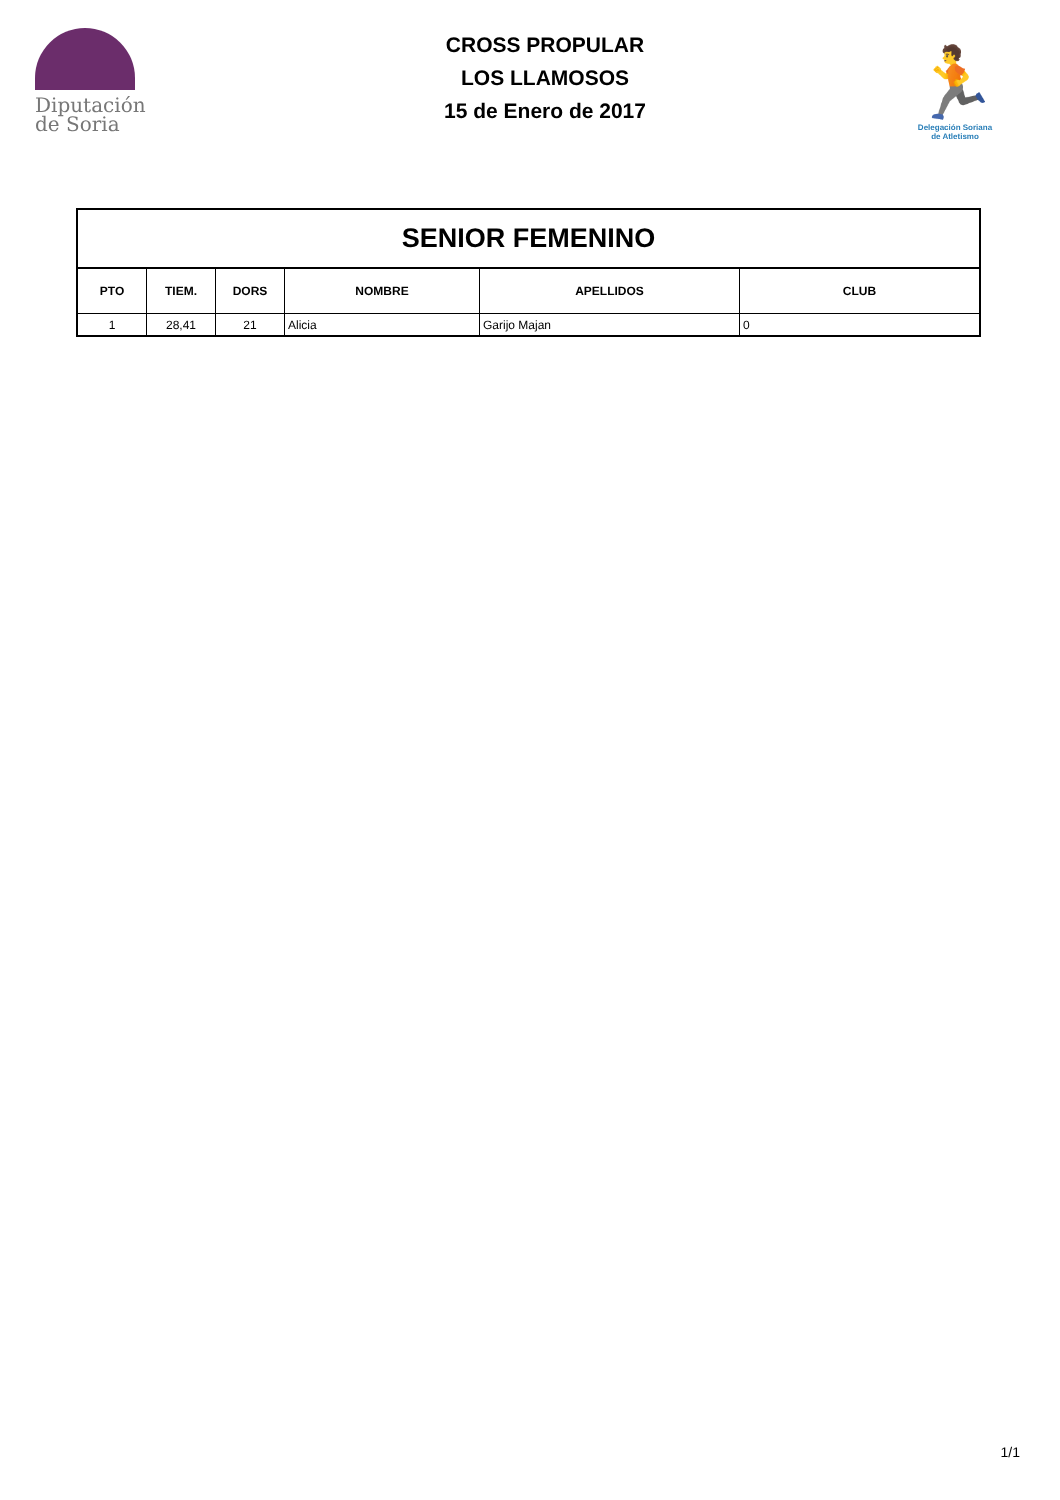Diputación
de Soria
CROSS PROPULAR
LOS LLAMOSOS
15 de Enero de 2017
🏃
Delegación Soriana
de Atletismo
| SENIOR FEMENINO | | | | | |
| --- | --- | --- | --- | --- | --- |
| PTO | TIEM. | DORS | NOMBRE | APELLIDOS | CLUB |
| 1 | 28,41 | 21 | Alicia | Garijo Majan | 0 |
1/1